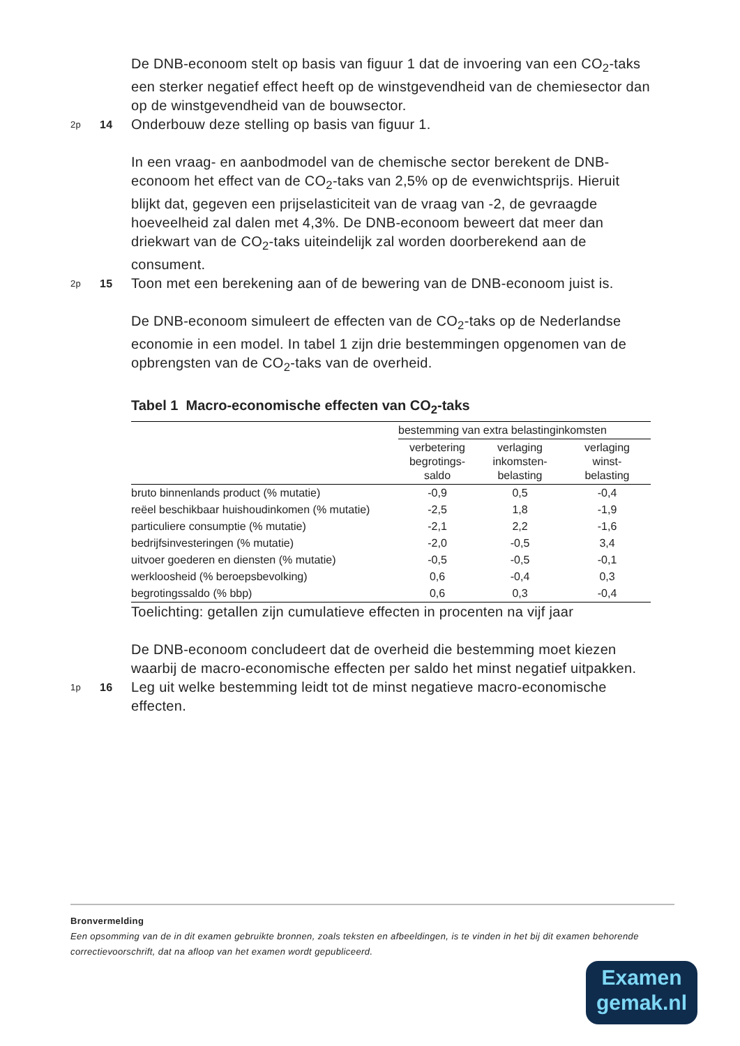De DNB-econoom stelt op basis van figuur 1 dat de invoering van een CO<sub>2</sub>-taks een sterker negatief effect heeft op de winstgevendheid van de chemiesector dan op de winstgevendheid van de bouwsector.
2p 14 Onderbouw deze stelling op basis van figuur 1.
In een vraag- en aanbodmodel van de chemische sector berekent de DNB-econoom het effect van de CO<sub>2</sub>-taks van 2,5% op de evenwichtsprijs. Hieruit blijkt dat, gegeven een prijselasticiteit van de vraag van -2, de gevraagde hoeveelheid zal dalen met 4,3%. De DNB-econoom beweert dat meer dan driekwart van de CO<sub>2</sub>-taks uiteindelijk zal worden doorberekend aan de consument.
2p 15 Toon met een berekening aan of de bewering van de DNB-econoom juist is.
De DNB-econoom simuleert de effecten van de CO<sub>2</sub>-taks op de Nederlandse economie in een model. In tabel 1 zijn drie bestemmingen opgenomen van de opbrengsten van de CO<sub>2</sub>-taks van de overheid.
Tabel 1 Macro-economische effecten van CO<sub>2</sub>-taks
| | bestemming van extra belastinginkomsten | | |
| --- | --- | --- | --- |
| | verbetering begrotings- saldo | verlaging inkomsten- belasting | verlaging winst- belasting |
| bruto binnenlands product (% mutatie) | -0,9 | 0,5 | -0,4 |
| reëel beschikbaar huishoudinkomen (% mutatie) | -2,5 | 1,8 | -1,9 |
| particuliere consumptie (% mutatie) | -2,1 | 2,2 | -1,6 |
| bedrijfsinvesteringen (% mutatie) | -2,0 | -0,5 | 3,4 |
| uitvoer goederen en diensten (% mutatie) | -0,5 | -0,5 | -0,1 |
| werkloosheid (% beroepsbevolking) | 0,6 | -0,4 | 0,3 |
| begrotingssaldo (% bbp) | 0,6 | 0,3 | -0,4 |
Toelichting: getallen zijn cumulatieve effecten in procenten na vijf jaar
De DNB-econoom concludeert dat de overheid die bestemming moet kiezen waarbij de macro-economische effecten per saldo het minst negatief uitpakken.
1p 16 Leg uit welke bestemming leidt tot de minst negatieve macro-economische effecten.
Bronvermelding
Een opsomming van de in dit examen gebruikte bronnen, zoals teksten en afbeeldingen, is te vinden in het bij dit examen behorende correctievoorschrift, dat na afloop van het examen wordt gepubliceerd.
Examen
gemak.nl